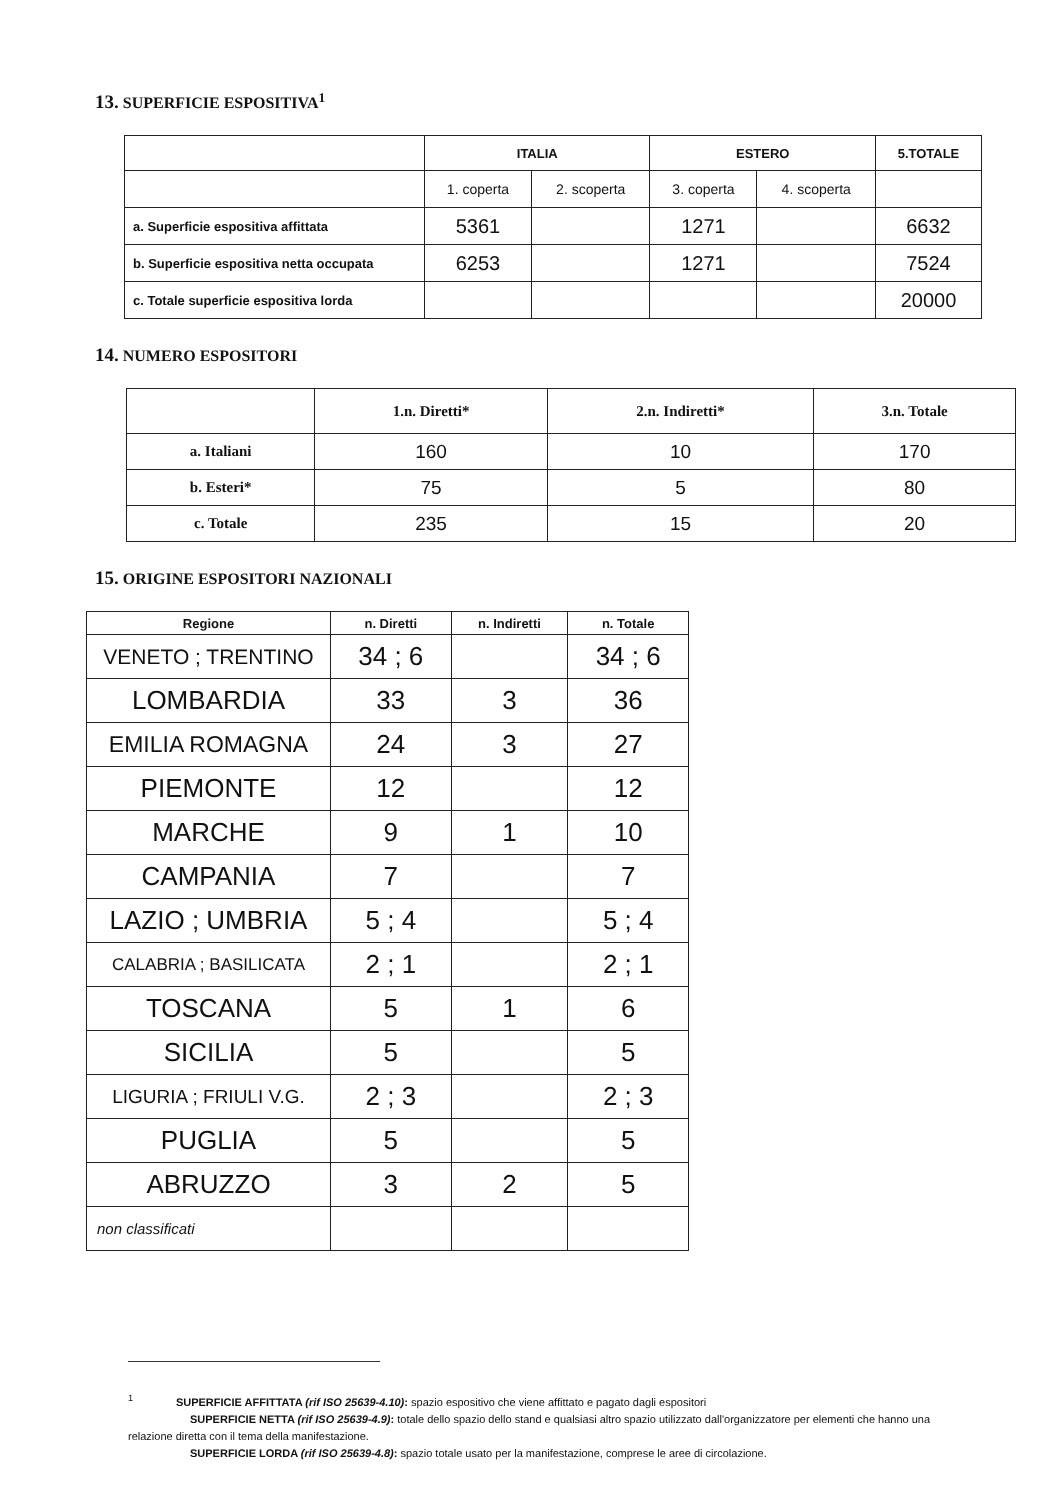13. SUPERFICIE ESPOSITIVA<sup>1</sup>
| | ITALIA | | ESTERO | | 5.TOTALE |
| --- | --- | --- | --- | --- | --- |
| | 1. coperta | 2. scoperta | 3. coperta | 4. scoperta | |
| a. Superficie espositiva affittata | 5361 | | 1271 | | 6632 |
| b. Superficie espositiva netta occupata | 6253 | | 1271 | | 7524 |
| c. Totale superficie espositiva lorda | | | | | 20000 |
14. NUMERO ESPOSITORI
| | 1.n. Diretti* | 2.n. Indiretti* | 3.n. Totale |
| --- | --- | --- | --- |
| a. Italiani | 160 | 10 | 170 |
| b. Esteri* | 75 | 5 | 80 |
| c. Totale | 235 | 15 | 20 |
15. ORIGINE ESPOSITORI NAZIONALI
| Regione | n. Diretti | n. Indiretti | n. Totale |
| --- | --- | --- | --- |
| VENETO ; TRENTINO | 34 ; 6 | | 34 ; 6 |
| LOMBARDIA | 33 | 3 | 36 |
| EMILIA ROMAGNA | 24 | 3 | 27 |
| PIEMONTE | 12 | | 12 |
| MARCHE | 9 | 1 | 10 |
| CAMPANIA | 7 | | 7 |
| LAZIO ; UMBRIA | 5 ; 4 | | 5 ; 4 |
| CALABRIA ; BASILICATA | 2 ; 1 | | 2 ; 1 |
| TOSCANA | 5 | 1 | 6 |
| SICILIA | 5 | | 5 |
| LIGURIA ; FRIULI V.G. | 2 ; 3 | | 2 ; 3 |
| PUGLIA | 5 | | 5 |
| ABRUZZO | 3 | 2 | 5 |
| non classificati | | | |
<sup>1</sup> SUPERFICIE AFFITTATA (rif ISO 25639-4.10): spazio espositivo che viene affittato e pagato dagli espositori
SUPERFICIE NETTA (rif ISO 25639-4.9): totale dello spazio dello stand e qualsiasi altro spazio utilizzato dall'organizzatore per elementi che hanno una relazione diretta con il tema della manifestazione.
SUPERFICIE LORDA (rif ISO 25639-4.8): spazio totale usato per la manifestazione, comprese le aree di circolazione.